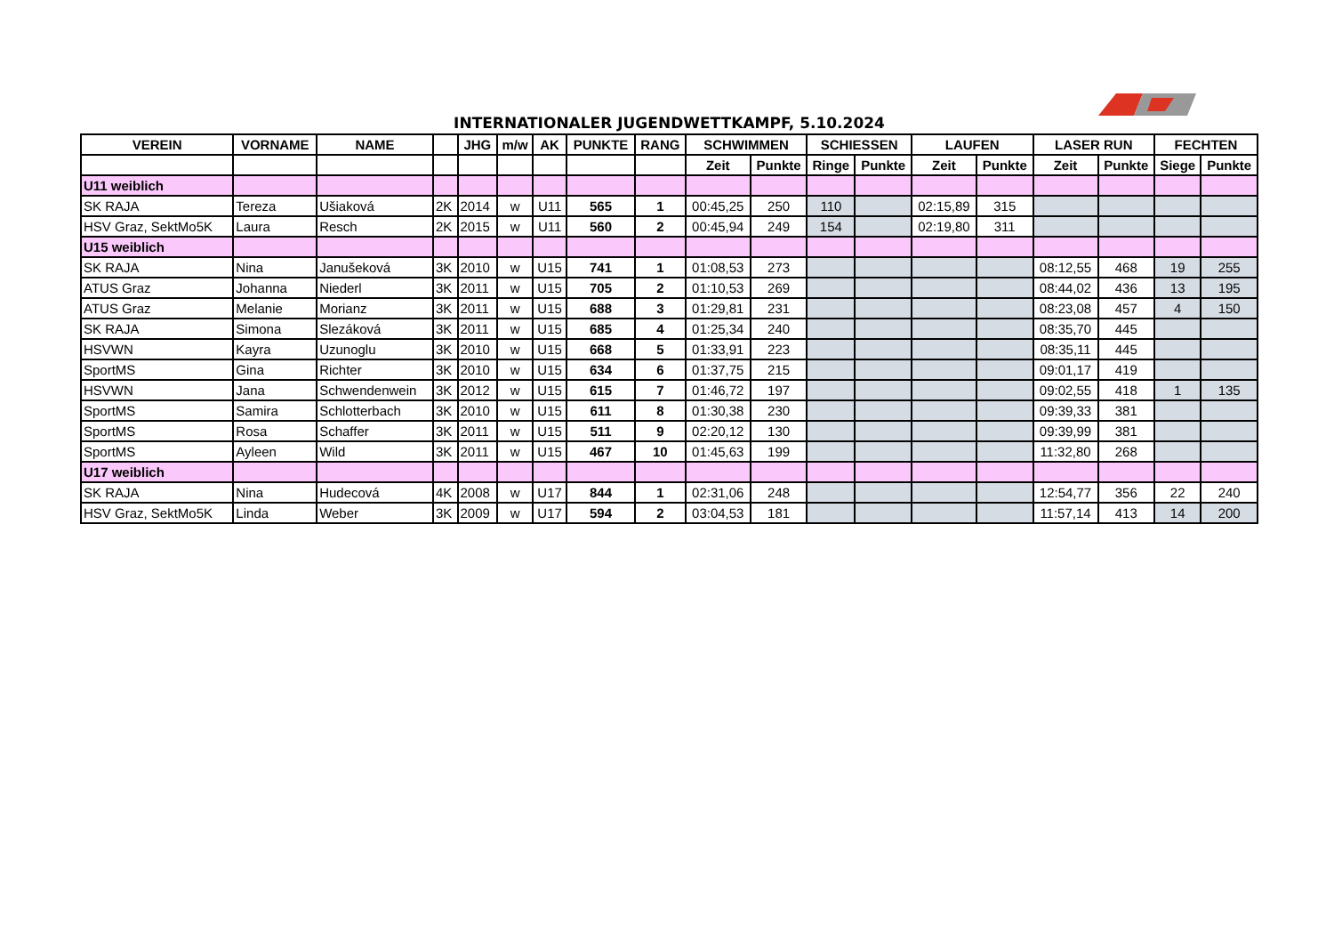INTERNATIONALER JUGENDWETTKAMPF, 5.10.2024
| VEREIN | VORNAME | NAME | | JHG | m/w | AK | PUNKTE | RANG | SCHWIMMEN | | SCHIESSEN | | LAUFEN | | LASER RUN | | FECHTEN | |
| --- | --- | --- | --- | --- | --- | --- | --- | --- | --- | --- | --- | --- | --- | --- | --- | --- | --- | --- |
| | | | | | | | | | Zeit | Punkte | Ringe | Punkte | Zeit | Punkte | Zeit | Punkte | Siege | Punkte |
| U11 weiblich | | | | | | | | | | | | | | | | | | |
| SK RAJA | Tereza | Ušiaková | 2K | 2014 | w | U11 | 565 | 1 | 00:45,25 | 250 | 110 | | 02:15,89 | 315 | | | | |
| HSV Graz, SektMo5K | Laura | Resch | 2K | 2015 | w | U11 | 560 | 2 | 00:45,94 | 249 | 154 | | 02:19,80 | 311 | | | | |
| U15 weiblich | | | | | | | | | | | | | | | | | | |
| SK RAJA | Nina | Janušeková | 3K | 2010 | w | U15 | 741 | 1 | 01:08,53 | 273 | | | | | 08:12,55 | 468 | 19 | 255 |
| ATUS Graz | Johanna | Niederl | 3K | 2011 | w | U15 | 705 | 2 | 01:10,53 | 269 | | | | | 08:44,02 | 436 | 13 | 195 |
| ATUS Graz | Melanie | Morianz | 3K | 2011 | w | U15 | 688 | 3 | 01:29,81 | 231 | | | | | 08:23,08 | 457 | 4 | 150 |
| SK RAJA | Simona | Slezáková | 3K | 2011 | w | U15 | 685 | 4 | 01:25,34 | 240 | | | | | 08:35,70 | 445 | | |
| HSVWN | Kayra | Uzunoglu | 3K | 2010 | w | U15 | 668 | 5 | 01:33,91 | 223 | | | | | 08:35,11 | 445 | | |
| SportMS | Gina | Richter | 3K | 2010 | w | U15 | 634 | 6 | 01:37,75 | 215 | | | | | 09:01,17 | 419 | | |
| HSVWN | Jana | Schwendenwein | 3K | 2012 | w | U15 | 615 | 7 | 01:46,72 | 197 | | | | | 09:02,55 | 418 | 1 | 135 |
| SportMS | Samira | Schlotterbach | 3K | 2010 | w | U15 | 611 | 8 | 01:30,38 | 230 | | | | | 09:39,33 | 381 | | |
| SportMS | Rosa | Schaffer | 3K | 2011 | w | U15 | 511 | 9 | 02:20,12 | 130 | | | | | 09:39,99 | 381 | | |
| SportMS | Ayleen | Wild | 3K | 2011 | w | U15 | 467 | 10 | 01:45,63 | 199 | | | | | 11:32,80 | 268 | | |
| U17 weiblich | | | | | | | | | | | | | | | | | | |
| SK RAJA | Nina | Hudecová | 4K | 2008 | w | U17 | 844 | 1 | 02:31,06 | 248 | | | | | 12:54,77 | 356 | 22 | 240 |
| HSV Graz, SektMo5K | Linda | Weber | 3K | 2009 | w | U17 | 594 | 2 | 03:04,53 | 181 | | | | | 11:57,14 | 413 | 14 | 200 |